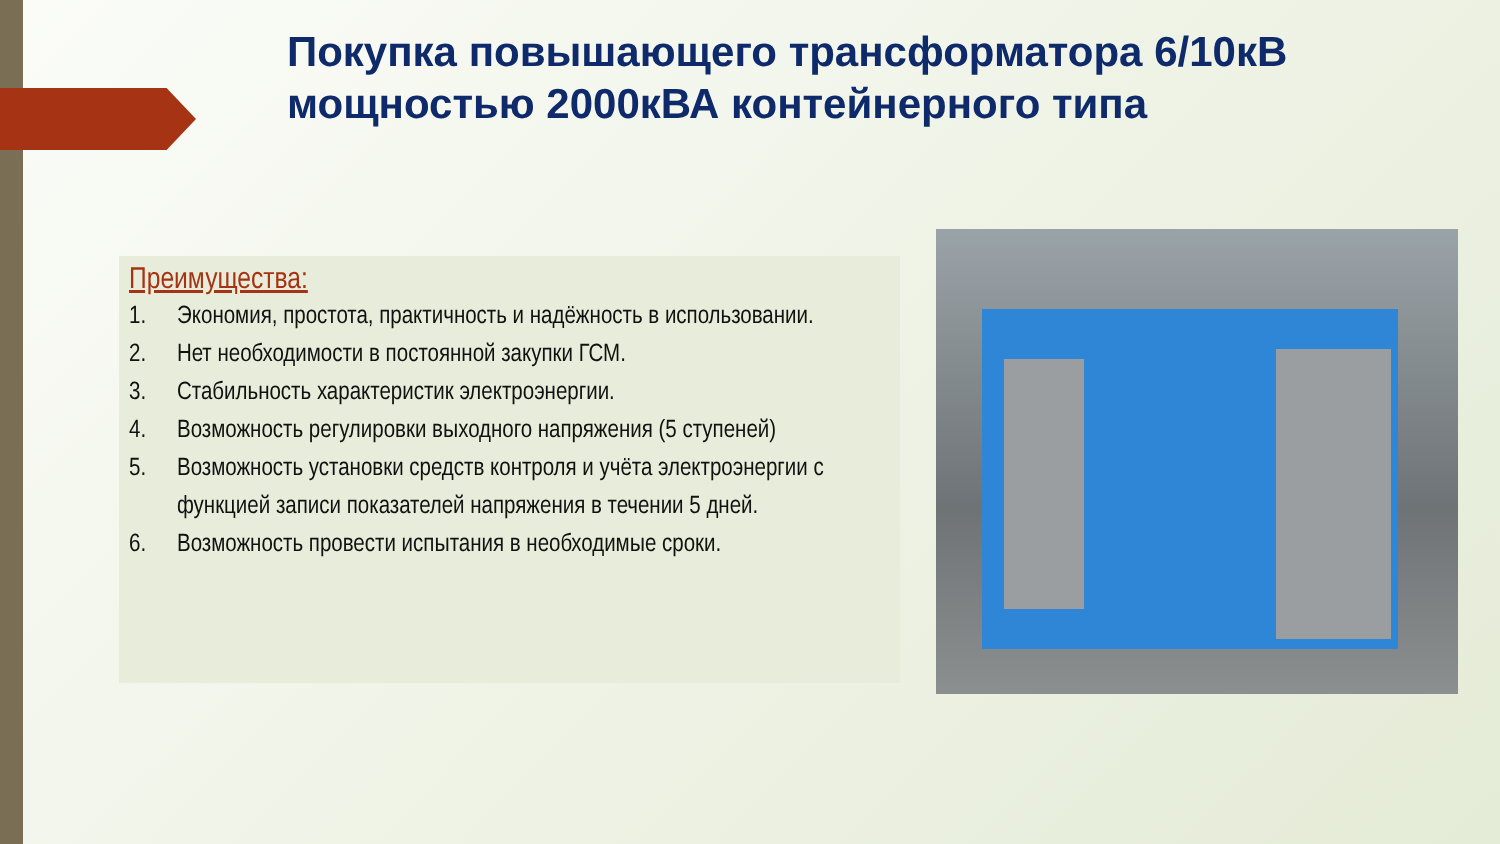Покупка повышающего трансформатора 6/10кВ мощностью 2000кВА контейнерного типа
Преимущества:
1. Экономия, простота, практичность и надёжность в использовании.
2. Нет необходимости в постоянной закупки ГСМ.
3. Стабильность характеристик электроэнергии.
4. Возможность регулировки выходного напряжения (5 ступеней)
5. Возможность установки средств контроля и учёта электроэнергии с функцией записи показателей напряжения в течении 5 дней.
6. Возможность провести испытания в необходимые сроки.